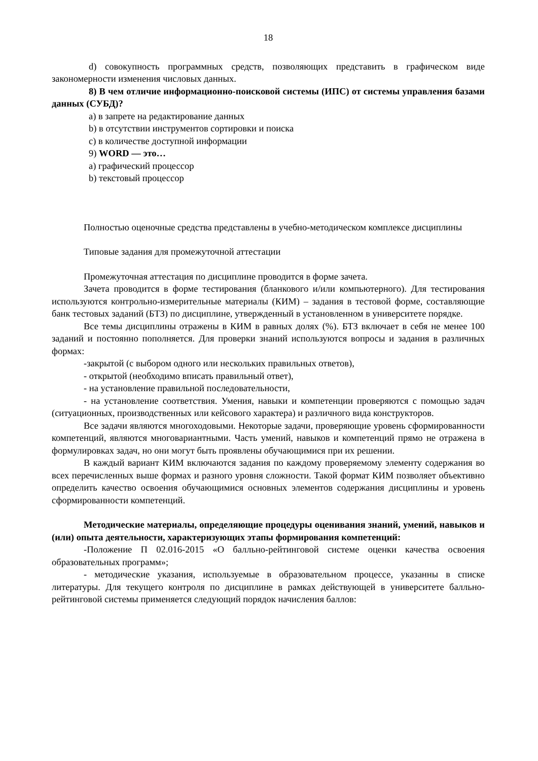18
d) совокупность программных средств, позволяющих представить в графическом виде закономерности изменения числовых данных.
8) В чем отличие информационно-поисковой системы (ИПС) от системы управления базами данных (СУБД)?
a) в запрете на редактирование данных
b) в отсутствии инструментов сортировки и поиска
c) в количестве доступной информации
9) WORD — это…
a) графический процессор
b) текстовый процессор
Полностью оценочные средства представлены в учебно-методическом комплексе дисциплины
Типовые задания для промежуточной аттестации
Промежуточная аттестация по дисциплине проводится в форме зачета.
Зачета проводится в форме тестирования (бланкового и/или компьютерного). Для тестирования используются контрольно-измерительные материалы (КИМ) – задания в тестовой форме, составляющие банк тестовых заданий (БТЗ) по дисциплине, утвержденный в установленном в университете порядке.
Все темы дисциплины отражены в КИМ в равных долях (%). БТЗ включает в себя не менее 100 заданий и постоянно пополняется. Для проверки знаний используются вопросы и задания в различных формах:
-закрытой (с выбором одного или нескольких правильных ответов),
- открытой (необходимо вписать правильный ответ),
- на установление правильной последовательности,
- на установление соответствия. Умения, навыки и компетенции проверяются с помощью задач (ситуационных, производственных или кейсового характера) и различного вида конструкторов.
Все задачи являются многоходовыми. Некоторые задачи, проверяющие уровень сформированности компетенций, являются многовариантными. Часть умений, навыков и компетенций прямо не отражена в формулировках задач, но они могут быть проявлены обучающимися при их решении.
В каждый вариант КИМ включаются задания по каждому проверяемому элементу содержания во всех перечисленных выше формах и разного уровня сложности. Такой формат КИМ позволяет объективно определить качество освоения обучающимися основных элементов содержания дисциплины и уровень сформированности компетенций.
Методические материалы, определяющие процедуры оценивания знаний, умений, навыков и (или) опыта деятельности, характеризующих этапы формирования компетенций:
-Положение П 02.016-2015 «О балльно-рейтинговой системе оценки качества освоения образовательных программ»;
- методические указания, используемые в образовательном процессе, указанны в списке литературы. Для текущего контроля по дисциплине в рамках действующей в университете балльно-рейтинговой системы применяется следующий порядок начисления баллов: